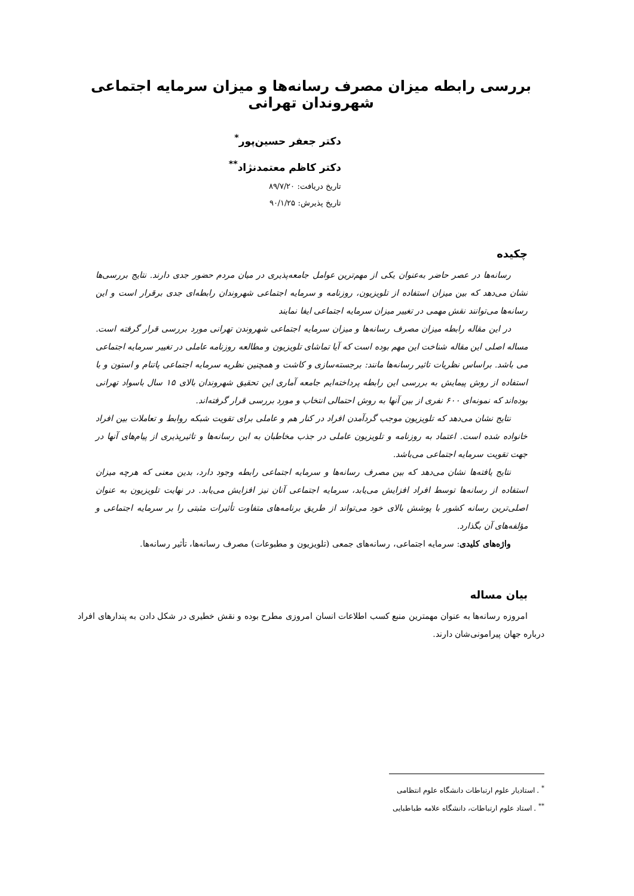بررسی رابطه میزان مصرف رسانه‌ها و میزان سرمایه اجتماعی شهروندان تهرانی
دکتر جعفر حسین‌پور<sup>*</sup>
دکتر کاظم معتمدنژاد<sup>**</sup>
تاریخ دریافت: ۸۹/۷/۲۰
تاریخ پذیرش: ۹۰/۱/۲۵
چکیده
رسانه‌ها در عصر حاضر به‌عنوان یکی از مهم‌ترین عوامل جامعه‌پذیری در میان مردم حضور جدی دارند. نتایج بررسی‌ها نشان می‌دهد که بین میزان استفاده از تلویزیون، روزنامه و سرمایه اجتماعی شهروندان رابطه‌ای جدی برقرار است و این رسانه‌ها می‌توانند نقش مهمی در تغییر میزان سرمایه اجتماعی ایفا نمایند
در این مقاله رابطه میزان مصرف رسانه‌ها و میزان سرمایه اجتماعی شهروندن تهرانی مورد بررسی قرار گرفته است. مساله اصلی این مقاله شناخت این مهم بوده است که آیا تماشای تلویزیون و مطالعه روزنامه عاملی در تغییر سرمایه اجتماعی می باشد. براساس نظریات تاثیر رسانه‌ها مانند: برجسته‌سازی و کاشت و همچنین نظریه سرمایه اجتماعی پاتنام و استون و با استفاده از روش پیمایش به بررسی این رابطه پرداخته‌ایم جامعه آماری این تحقیق شهروندان بالای ۱۵ سال باسواد تهرانی بوده‌اند که نمونه‌ای ۶۰۰ نفری از بین آنها به روش احتمالی انتخاب و مورد بررسی قرار گرفته‌اند.
نتایج نشان می‌دهد که تلویزیون موجب گردآمدن افراد در کنار هم و عاملی برای تقویت شبکه روابط و تعاملات بین افراد خانواده شده است. اعتماد به روزنامه و تلویزیون عاملی در جذب مخاطبان به این رسانه‌ها و تاثیرپذیری از پیام‌های آنها در جهت تقویت سرمایه اجتماعی می‌باشد.
نتایج یافته‌ها نشان می‌دهد که بین مصرف رسانه‌ها و سرمایه اجتماعی رابطه وجود دارد، بدین معنی که هرچه میزان استفاده از رسانه‌ها توسط افراد افزایش می‌یابد، سرمایه اجتماعی آنان نیز افزایش می‌یابد. در نهایت تلویزیون به عنوان اصلی‌ترین رسانه کشور با پوشش بالای خود می‌تواند از طریق برنامه‌های متفاوت تأثیرات مثبتی را بر سرمایه اجتماعی و مؤلفه‌های آن بگذارد.
واژه‌های کلیدی: سرمایه اجتماعی، رسانه‌های جمعی (تلویزیون و مطبوعات) مصرف رسانه‌ها، تأثیر رسانه‌ها.
بیان مساله
امروزه رسانه‌ها به عنوان مهمترین منبع کسب اطلاعات انسان امروزی مطرح بوده و نقش خطیری در شکل دادن به پندارهای افراد درباره جهان پیرامونی‌شان دارند.
<sup>*</sup> . استادیار علوم ارتباطات دانشگاه علوم انتظامی
<sup>**</sup> . استاد علوم ارتباطات، دانشگاه علامه طباطبایی